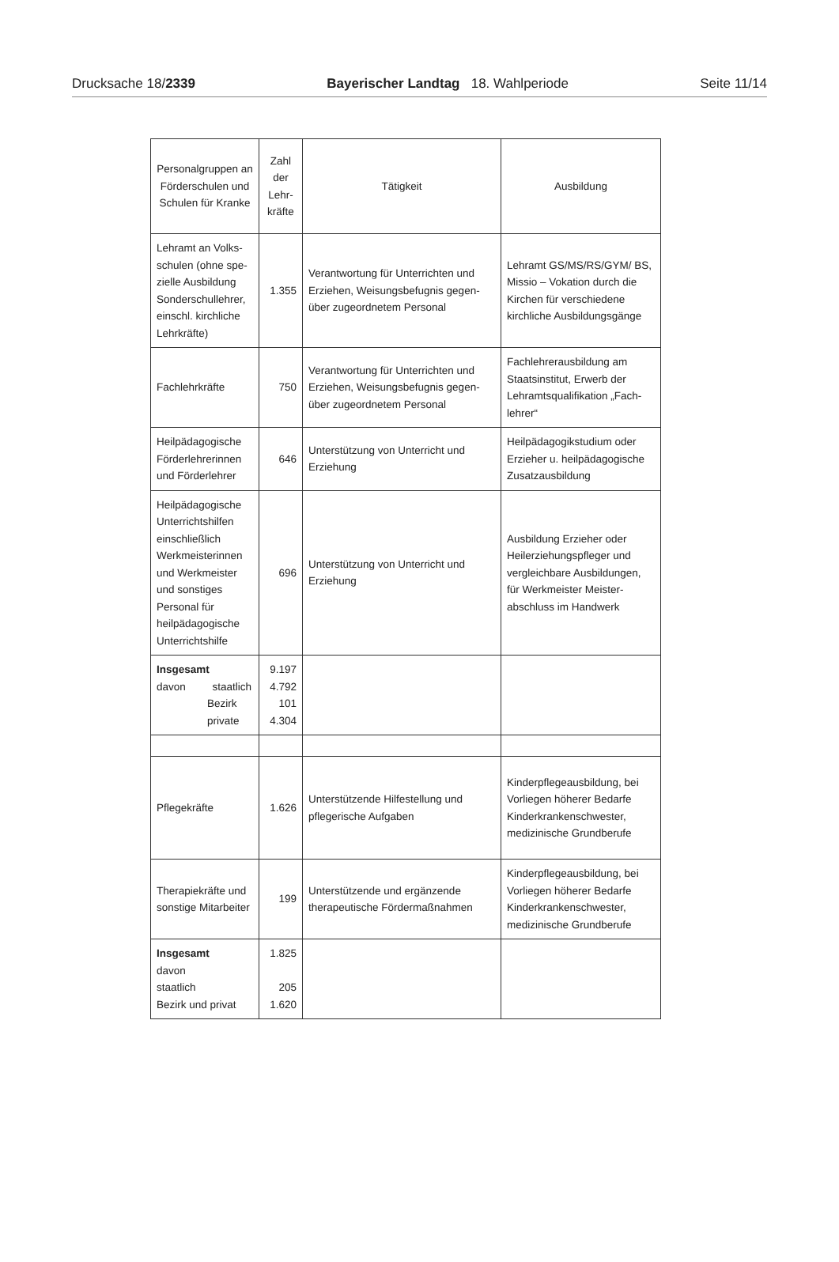Drucksache 18/2339 Bayerischer Landtag 18. Wahlperiode Seite 11/14
| Personalgruppen an Förderschulen und Schulen für Kranke | Zahl der Lehr-kräfte | Tätigkeit | Ausbildung |
| --- | --- | --- | --- |
| Lehramt an Volks-schulen (ohne spe-zielle Ausbildung Sonderschullehrer, einschl. kirchliche Lehrkräfte) | 1.355 | Verantwortung für Unterrichten und Erziehen, Weisungsbefugnis gegen-über zugeordnetem Personal | Lehramt GS/MS/RS/GYM/ BS, Missio – Vokation durch die Kirchen für verschiedene kirchliche Ausbildungsgänge |
| Fachlehrkräfte | 750 | Verantwortung für Unterrichten und Erziehen, Weisungsbefugnis gegen-über zugeordnetem Personal | Fachlehrerausbildung am Staatsinstitut, Erwerb der Lehramtsqualifikation „Fach-lehrer“ |
| Heilpädagogische Förderlehrerinnen und Förderlehrer | 646 | Unterstützung von Unterricht und Erziehung | Heilpädagogikstudium oder Erzieher u. heilpädagogische Zusatzausbildung |
| Heilpädagogische Unterrichtshilfen einschließlich Werkmeisterinnen und Werkmeister und sonstiges Personal für heilpädagogische Unterrichtshilfe | 696 | Unterstützung von Unterricht und Erziehung | Ausbildung Erzieher oder Heilerziehungspfleger und vergleichbare Ausbildungen, für Werkmeister Meister-abschluss im Handwerk |
| Insgesamt davon staatlich Bezirk private | 9.197 4.792 101 4.304 | | |
| Pflegekräfte | 1.626 | Unterstützende Hilfestellung und pflegerische Aufgaben | Kinderpflegeausbildung, bei Vorliegen höherer Bedarfe Kinderkrankenschwester, medizinische Grundberufe |
| Therapiekräfte und sonstige Mitarbeiter | 199 | Unterstützende und ergänzende therapeutische Fördermaßnahmen | Kinderpflegeausbildung, bei Vorliegen höherer Bedarfe Kinderkrankenschwester, medizinische Grundberufe |
| Insgesamt davon staatlich Bezirk und privat | 1.825 205 1.620 | | |